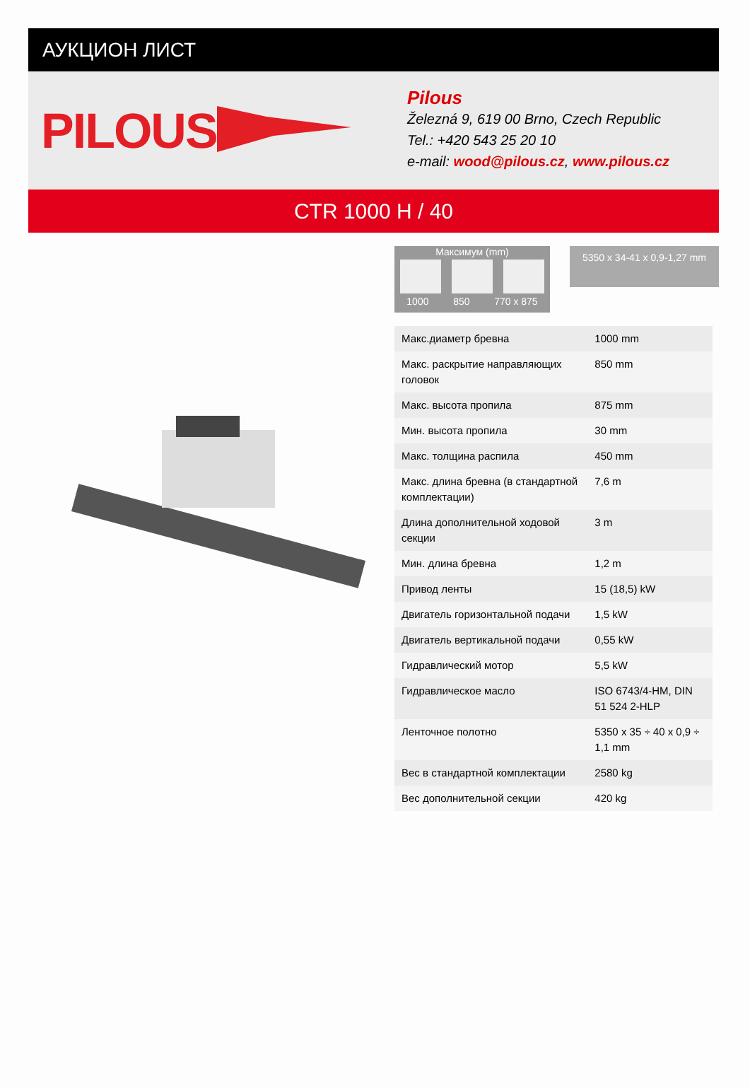АУКЦИОН ЛИСТ
PILOUS
Pilous
Železná 9, 619 00 Brno, Czech Republic
Tel.: +420 543 25 20 10
e-mail: wood@pilous.cz, www.pilous.cz
CTR 1000 H / 40
Максимум (mm)
1000 850 770 x 875
5350 x 34-41 x 0,9-1,27 mm
| Макс.диаметр бревна | 1000 mm |
| Макс. раскрытие направляющих головок | 850 mm |
| Макс. высота пропила | 875 mm |
| Мин. высота пропила | 30 mm |
| Макс. толщина распила | 450 mm |
| Макс. длина бревна (в стандартной комплектации) | 7,6 m |
| Длина дополнительной ходовой секции | 3 m |
| Мин. длина бревна | 1,2 m |
| Привод ленты | 15 (18,5) kW |
| Двигатель горизонтальной подачи | 1,5 kW |
| Двигатель вертикальной подачи | 0,55 kW |
| Гидравлический мотор | 5,5 kW |
| Гидравлическое масло | ISO 6743/4-HM, DIN 51 524 2-HLP |
| Ленточное полотно | 5350 x 35 ÷ 40 x 0,9 ÷ 1,1 mm |
| Вес в стандартной комплектации | 2580 kg |
| Вес дополнительной секции | 420 kg |